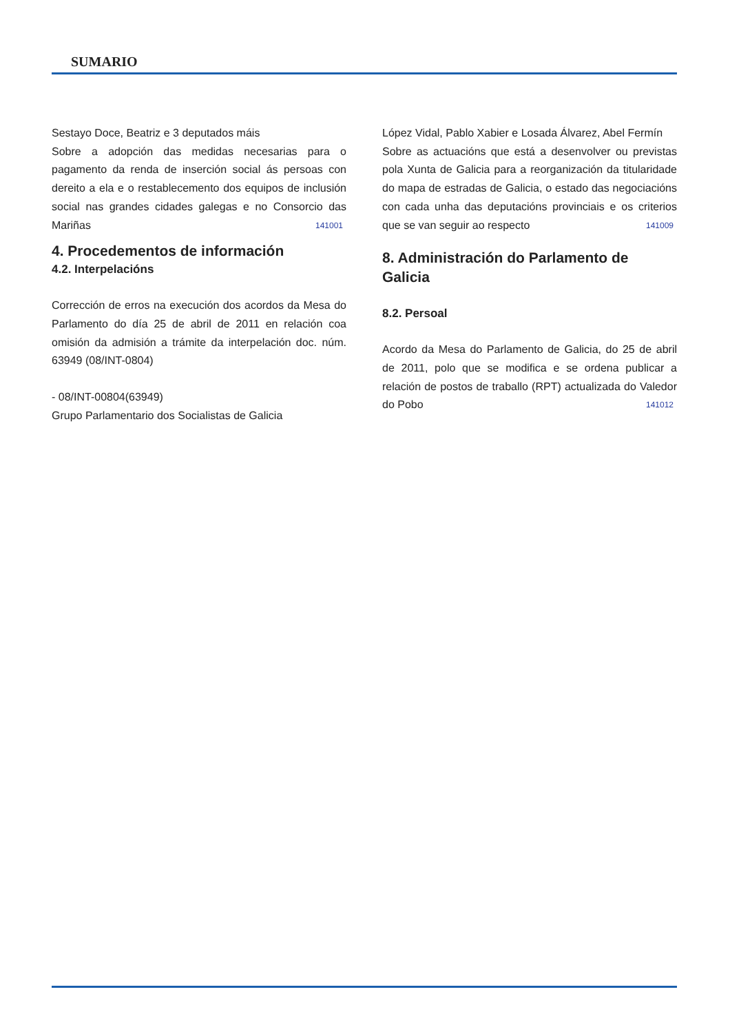SUMARIO
Sestayo Doce, Beatriz e 3 deputados máis
Sobre a adopción das medidas necesarias para o pagamento da renda de inserción social ás persoas con dereito a ela e o restablecemento dos equipos de inclusión social nas grandes cidades galegas e no Consorcio das Mariñas 141001
4. Procedementos de información
4.2. Interpelacións
Corrección de erros na execución dos acordos da Mesa do Parlamento do día 25 de abril de 2011 en relación coa omisión da admisión a trámite da interpelación doc. núm. 63949 (08/INT-0804)
- 08/INT-00804(63949)
Grupo Parlamentario dos Socialistas de Galicia
López Vidal, Pablo Xabier e Losada Álvarez, Abel Fermín
Sobre as actuacións que está a desenvolver ou previstas pola Xunta de Galicia para a reorganización da titularidade do mapa de estradas de Galicia, o estado das negociacións con cada unha das deputacións provinciais e os criterios que se van seguir ao respecto 141009
8. Administración do Parlamento de Galicia
8.2. Persoal
Acordo da Mesa do Parlamento de Galicia, do 25 de abril de 2011, polo que se modifica e se ordena publicar a relación de postos de traballo (RPT) actualizada do Valedor do Pobo 141012